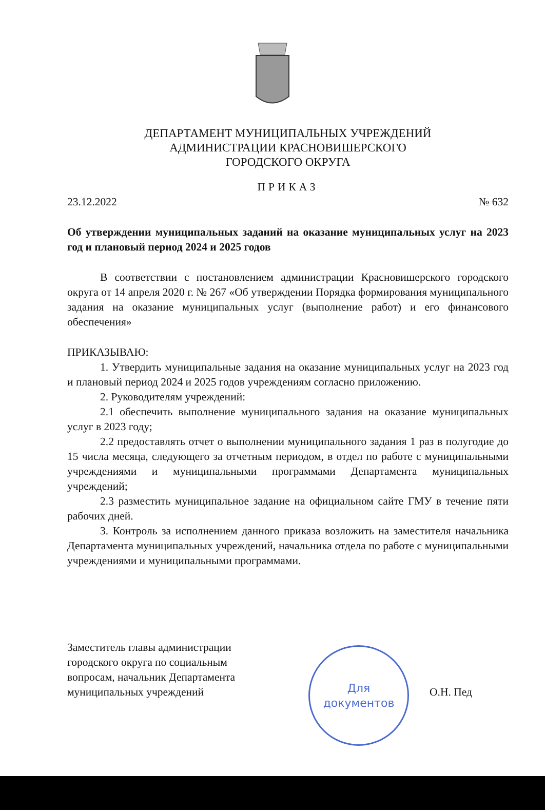ДЕПАРТАМЕНТ МУНИЦИПАЛЬНЫХ УЧРЕЖДЕНИЙ
АДМИНИСТРАЦИИ КРАСНОВИШЕРСКОГО
ГОРОДСКОГО ОКРУГА
ПРИКАЗ
23.12.2022 № 632
Об утверждении муниципальных заданий на оказание муниципальных услуг на 2023 год и плановый период 2024 и 2025 годов
В соответствии с постановлением администрации Красновишерского городского округа от 14 апреля 2020 г. № 267 «Об утверждении Порядка формирования муниципального задания на оказание муниципальных услуг (выполнение работ) и его финансового обеспечения»
ПРИКАЗЫВАЮ:
1. Утвердить муниципальные задания на оказание муниципальных услуг на 2023 год и плановый период 2024 и 2025 годов учреждениям согласно приложению.
2. Руководителям учреждений:
2.1 обеспечить выполнение муниципального задания на оказание муниципальных услуг в 2023 году;
2.2 предоставлять отчет о выполнении муниципального задания 1 раз в полугодие до 15 числа месяца, следующего за отчетным периодом, в отдел по работе с муниципальными учреждениями и муниципальными программами Департамента муниципальных учреждений;
2.3 разместить муниципальное задание на официальном сайте ГМУ в течение пяти рабочих дней.
3. Контроль за исполнением данного приказа возложить на заместителя начальника Департамента муниципальных учреждений, начальника отдела по работе с муниципальными учреждениями и муниципальными программами.
Заместитель главы администрации городского округа по социальным вопросам, начальник Департамента муниципальных учреждений
Для
документов
О.Н. Пед